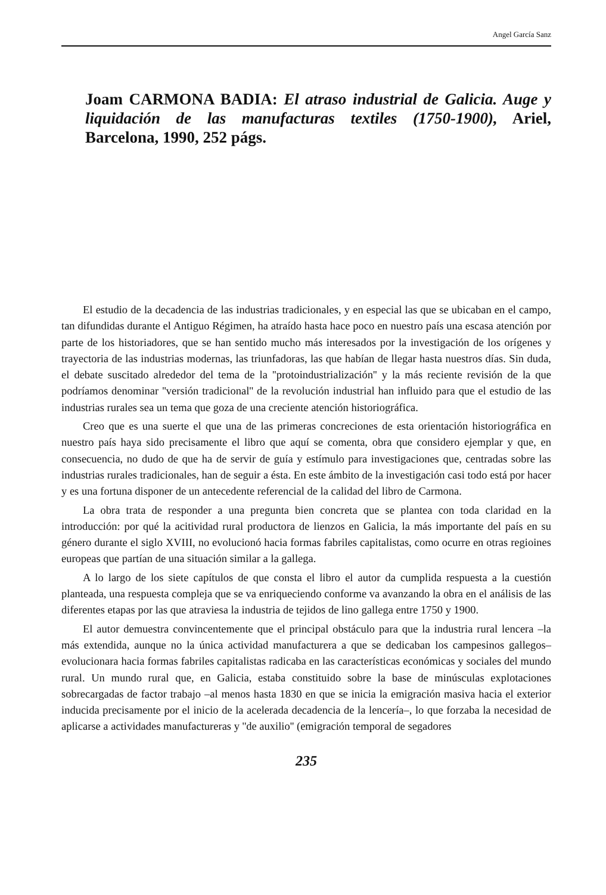Angel García Sanz
Joam CARMONA BADIA: El atraso industrial de Galicia. Auge y liquidación de las manufacturas textiles (1750-1900), Ariel, Barcelona, 1990, 252 págs.
El estudio de la decadencia de las industrias tradicionales, y en especial las que se ubicaban en el campo, tan difundidas durante el Antiguo Régimen, ha atraído hasta hace poco en nuestro país una escasa atención por parte de los historiadores, que se han sentido mucho más interesados por la investigación de los orígenes y trayectoria de las industrias modernas, las triunfadoras, las que habían de llegar hasta nuestros días. Sin duda, el debate suscitado alrededor del tema de la ''protoindustrialización'' y la más reciente revisión de la que podríamos denominar ''versión tradicional'' de la revolución industrial han influido para que el estudio de las industrias rurales sea un tema que goza de una creciente atención historiográfica.
Creo que es una suerte el que una de las primeras concreciones de esta orientación historiográfica en nuestro país haya sido precisamente el libro que aquí se comenta, obra que considero ejemplar y que, en consecuencia, no dudo de que ha de servir de guía y estímulo para investigaciones que, centradas sobre las industrias rurales tradicionales, han de seguir a ésta. En este ámbito de la investigación casi todo está por hacer y es una fortuna disponer de un antecedente referencial de la calidad del libro de Carmona.
La obra trata de responder a una pregunta bien concreta que se plantea con toda claridad en la introducción: por qué la acitividad rural productora de lienzos en Galicia, la más importante del país en su género durante el siglo XVIII, no evolucionó hacia formas fabriles capitalistas, como ocurre en otras regioines europeas que partían de una situación similar a la gallega.
A lo largo de los siete capítulos de que consta el libro el autor da cumplida respuesta a la cuestión planteada, una respuesta compleja que se va enriqueciendo conforme va avanzando la obra en el análisis de las diferentes etapas por las que atraviesa la industria de tejidos de lino gallega entre 1750 y 1900.
El autor demuestra convincentemente que el principal obstáculo para que la industria rural lencera –la más extendida, aunque no la única actividad manufacturera a que se dedicaban los campesinos gallegos– evolucionara hacia formas fabriles capitalistas radicaba en las características económicas y sociales del mundo rural. Un mundo rural que, en Galicia, estaba constituido sobre la base de minúsculas explotaciones sobrecargadas de factor trabajo –al menos hasta 1830 en que se inicia la emigración masiva hacia el exterior inducida precisamente por el inicio de la acelerada decadencia de la lencería–, lo que forzaba la necesidad de aplicarse a actividades manufactureras y ''de auxilio'' (emigración temporal de segadores
235